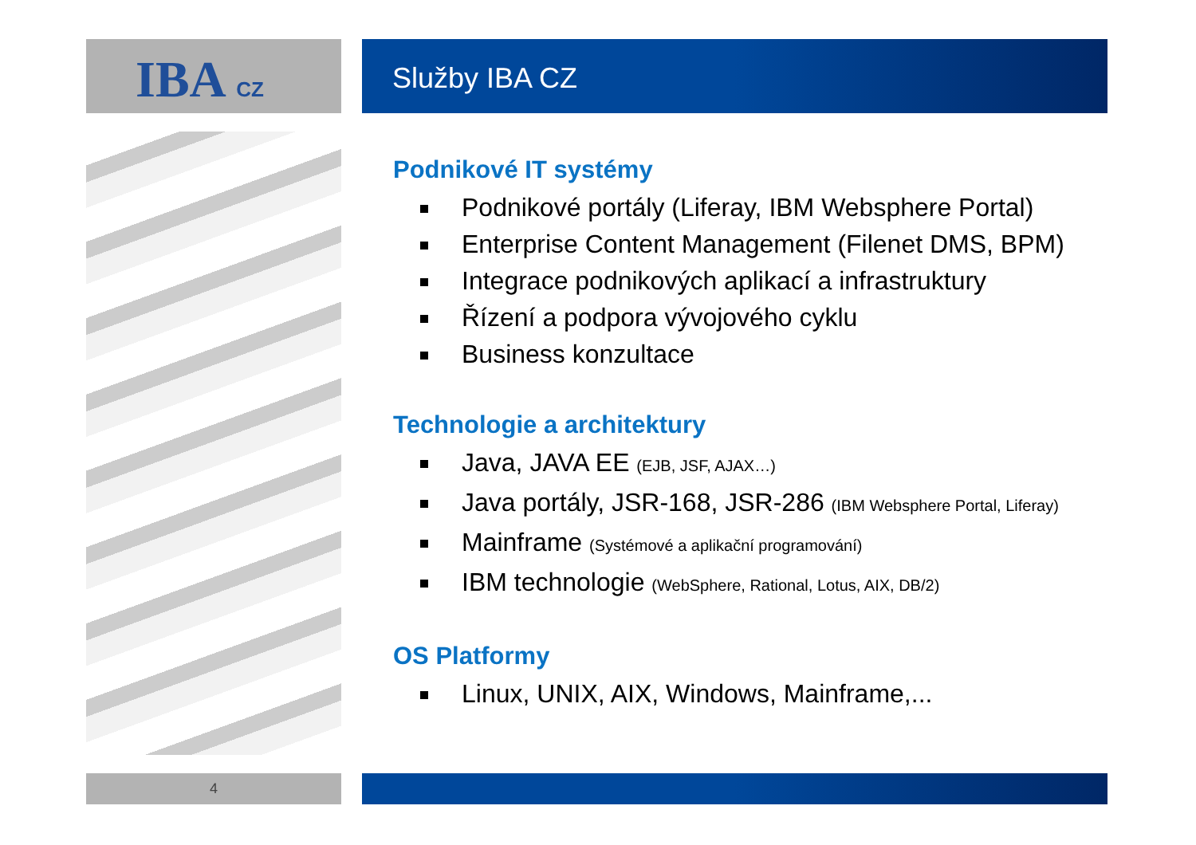IBA CZ Služby IBA CZ
Podnikové IT systémy
Podnikové portály (Liferay, IBM Websphere Portal)
Enterprise Content Management (Filenet DMS, BPM)
Integrace podnikových aplikací a infrastruktury
Řízení a podpora vývojového cyklu
Business konzultace
Technologie a architektury
Java, JAVA EE (EJB, JSF, AJAX…)
Java portály, JSR-168, JSR-286 (IBM Websphere Portal, Liferay)
Mainframe (Systémové a aplikační programování)
IBM technologie (WebSphere, Rational, Lotus, AIX, DB/2)
OS Platformy
Linux, UNIX, AIX, Windows, Mainframe,...
4